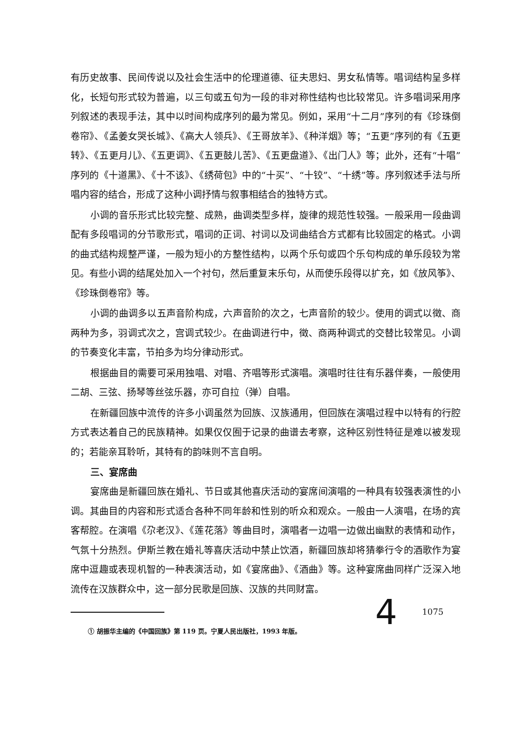有历史故事、民间传说以及社会生活中的伦理道德、征夫思妇、男女私情等。唱词结构呈多样化，长短句形式较为普遍，以三句或五句为一段的非对称性结构也比较常见。许多唱词采用序列叙述的表现手法，其中以时间构成序列的最为常见。例如，采用“十二月”序列的有《珍珠倒卷帘》、《孟姜女哭长城》、《高大人领兵》、《王哥放羊》、《种洋烟》等；“五更”序列的有《五更转》、《五更月儿》、《五更调》、《五更鼓儿苦》、《五更盘道》、《出门人》等；此外，还有“十唱”序列的《十道黑》、《十不该》、《绣荷包》中的“十买”、“十铰”、“十绣”等。序列叙述手法与所唱内容的结合，形成了这种小调抒情与叙事相结合的独特方式。
小调的音乐形式比较完整、成熟，曲调类型多样，旋律的规范性较强。一般采用一段曲调配有多段唱词的分节歌形式，唱词的正词、衬词以及词曲结合方式都有比较固定的格式。小调的曲式结构规整严谨，一般为短小的方整性结构，以两个乐句或四个乐句构成的单乐段较为常见。有些小调的结尾处加入一个衬句，然后重复末乐句，从而使乐段得以扩充，如《放风筝》、《珍珠倒卷帘》等。
小调的曲调多以五声音阶构成，六声音阶的次之，七声音阶的较少。使用的调式以徵、商两种为多，羽调式次之，宫调式较少。在曲调进行中，徵、商两种调式的交替比较常见。小调的节奏变化丰富，节拍多为均分律动形式。
根据曲目的需要可采用独唱、对唱、齐唱等形式演唱。演唱时往往有乐器伴奏，一般使用二胡、三弦、扬琴等丝弦乐器，亦可自拉（弹）自唱。
在新疆回族中流传的许多小调虽然为回族、汉族通用，但回族在演唱过程中以特有的行腔方式表达着自己的民族精神。如果仅仅囿于记录的曲谱去考察，这种区别性特征是难以被发现的；若能亲耳聆听，其特有的韵味则不言自明。
三、宴席曲
宴席曲是新疆回族在婚礼、节日或其他喜庆活动的宴席间演唱的一种具有较强表演性的小调。其曲目的内容和形式适合各种不同年龄和性别的听众和观众。一般由一人演唱，在场的宾客帮腔。在演唱《尕老汉》、《莲花落》等曲目时，演唱者一边唱一边做出幽默的表情和动作，气氛十分热烈。伊斯兰教在婚礼等喜庆活动中禁止饮酒，新疆回族却将猜拳行令的酒歌作为宴席中逗趣或表现机智的一种表演活动，如《宴席曲》、《酒曲》等。这种宴席曲同样广泛深入地流传在汉族群众中，这一部分民歌是回族、汉族的共同财富。
① 胡振华主编的《中国回族》第 119 页。宁夏人民出版社，1993 年版。
4 1075